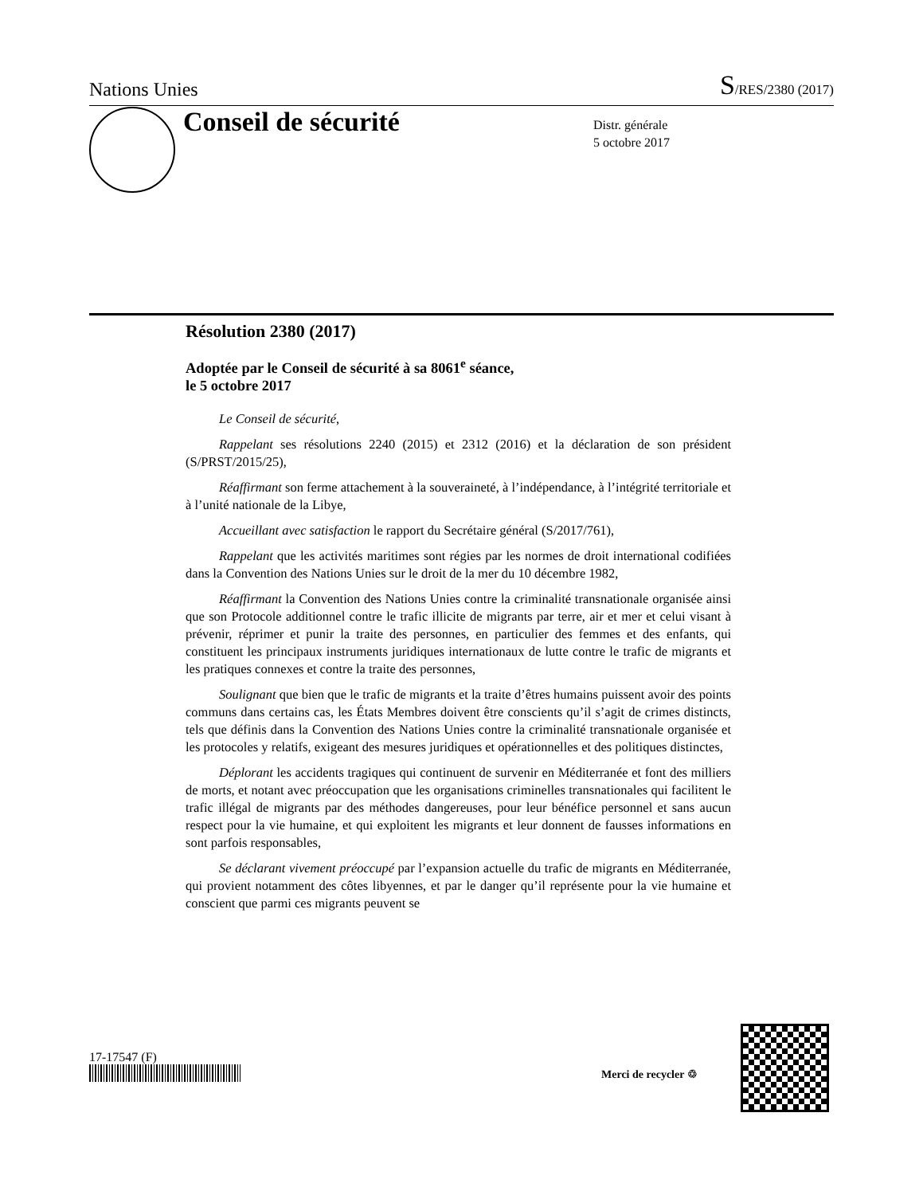Nations Unies S/RES/2380 (2017)
Conseil de sécurité
Distr. générale
5 octobre 2017
Résolution 2380 (2017)
Adoptée par le Conseil de sécurité à sa 8061<sup>e</sup> séance,
le 5 octobre 2017
Le Conseil de sécurité,
Rappelant ses résolutions 2240 (2015) et 2312 (2016) et la déclaration de son président (S/PRST/2015/25),
Réaffirmant son ferme attachement à la souveraineté, à l’indépendance, à l’intégrité territoriale et à l’unité nationale de la Libye,
Accueillant avec satisfaction le rapport du Secrétaire général (S/2017/761),
Rappelant que les activités maritimes sont régies par les normes de droit international codifiées dans la Convention des Nations Unies sur le droit de la mer du 10 décembre 1982,
Réaffirmant la Convention des Nations Unies contre la criminalité transnationale organisée ainsi que son Protocole additionnel contre le trafic illicite de migrants par terre, air et mer et celui visant à prévenir, réprimer et punir la traite des personnes, en particulier des femmes et des enfants, qui constituent les principaux instruments juridiques internationaux de lutte contre le trafic de migrants et les pratiques connexes et contre la traite des personnes,
Soulignant que bien que le trafic de migrants et la traite d’êtres humains puissent avoir des points communs dans certains cas, les États Membres doivent être conscients qu’il s’agit de crimes distincts, tels que définis dans la Convention des Nations Unies contre la criminalité transnationale organisée et les protocoles y relatifs, exigeant des mesures juridiques et opérationnelles et des politiques distinctes,
Déplorant les accidents tragiques qui continuent de survenir en Méditerranée et font des milliers de morts, et notant avec préoccupation que les organisations criminelles transnationales qui facilitent le trafic illégal de migrants par des méthodes dangereuses, pour leur bénéfice personnel et sans aucun respect pour la vie humaine, et qui exploitent les migrants et leur donnent de fausses informations en sont parfois responsables,
Se déclarant vivement préoccupé par l’expansion actuelle du trafic de migrants en Méditerranée, qui provient notamment des côtes libyennes, et par le danger qu’il représente pour la vie humaine et conscient que parmi ces migrants peuvent se
17-17547 (F)
Merci de recycler ♲